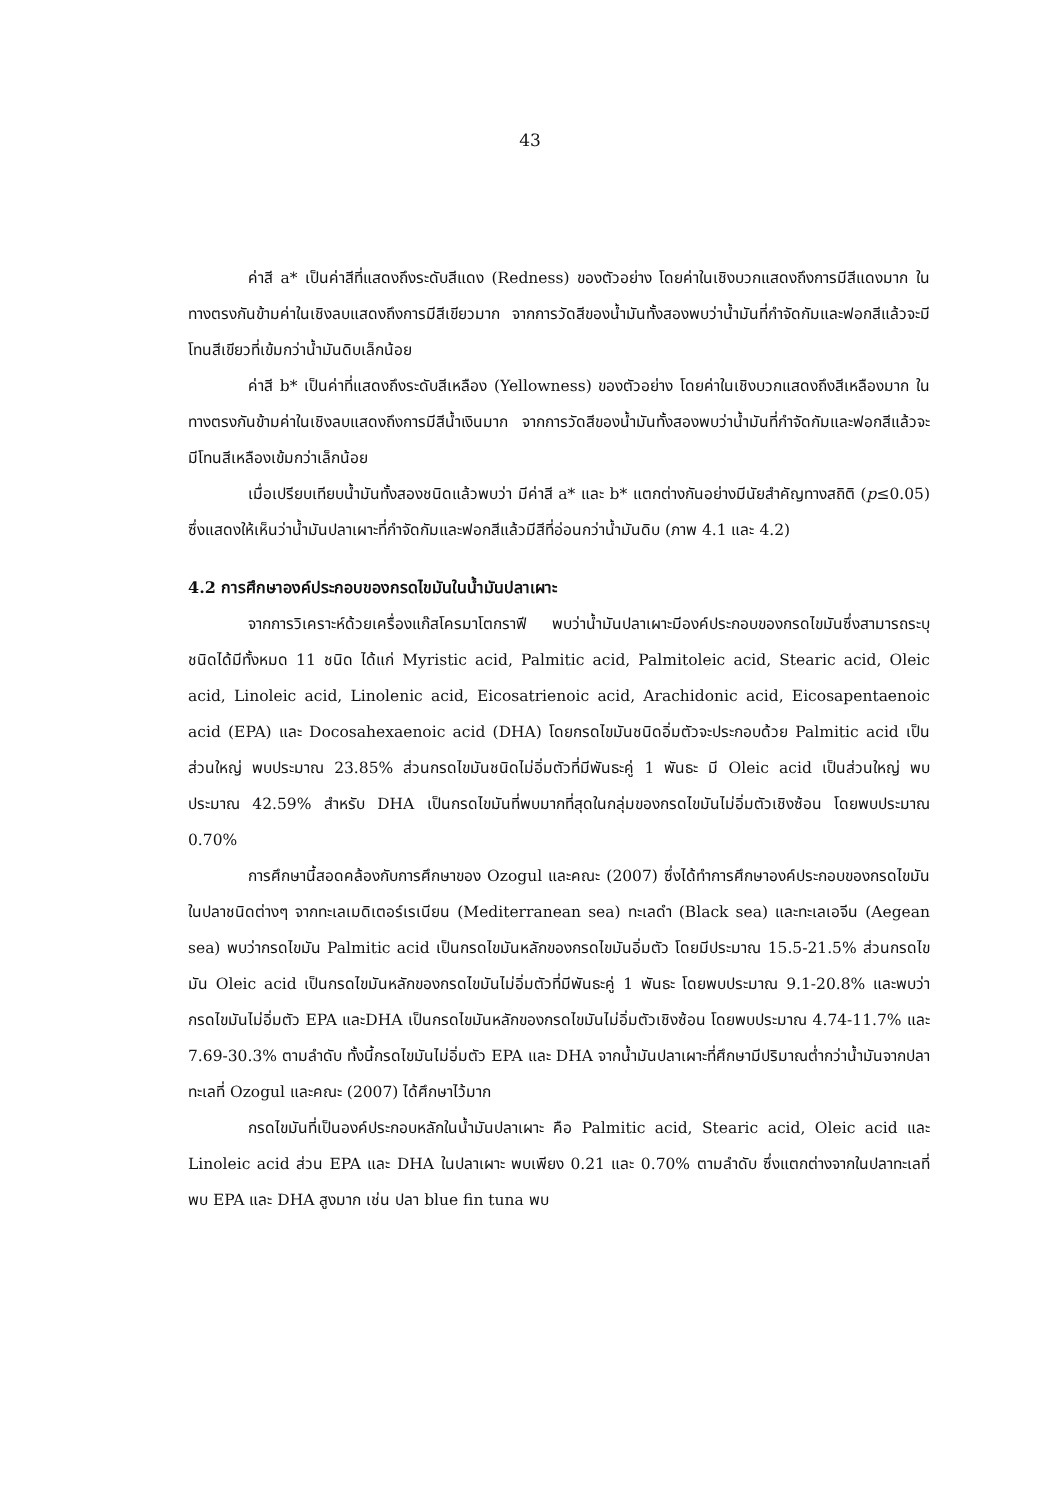43
ค่าสี a* เป็นค่าสีที่แสดงถึงระดับสีแดง (Redness) ของตัวอย่าง โดยค่าในเชิงบวกแสดงถึงการมีสีแดงมาก ในทางตรงกันข้ามค่าในเชิงลบแสดงถึงการมีสีเขียวมาก จากการวัดสีของน้ำมันทั้งสองพบว่าน้ำมันที่กำจัดกัมและฟอกสีแล้วจะมีโทนสีเขียวที่เข้มกว่าน้ำมันดิบเล็กน้อย
ค่าสี b* เป็นค่าที่แสดงถึงระดับสีเหลือง (Yellowness) ของตัวอย่าง โดยค่าในเชิงบวกแสดงถึงสีเหลืองมาก ในทางตรงกันข้ามค่าในเชิงลบแสดงถึงการมีสีน้ำเงินมาก จากการวัดสีของน้ำมันทั้งสองพบว่าน้ำมันที่กำจัดกัมและฟอกสีแล้วจะมีโทนสีเหลืองเข้มกว่าเล็กน้อย
เมื่อเปรียบเทียบน้ำมันทั้งสองชนิดแล้วพบว่า มีค่าสี a* และ b* แตกต่างกันอย่างมีนัยสำคัญทางสถิติ (p≤0.05) ซึ่งแสดงให้เห็นว่าน้ำมันปลาเผาะที่กำจัดกัมและฟอกสีแล้วมีสีที่อ่อนกว่าน้ำมันดิบ (ภาพ 4.1 และ 4.2)
4.2 การศึกษาองค์ประกอบของกรดไขมันในน้ำมันปลาเผาะ
จากการวิเคราะห์ด้วยเครื่องแก๊สโครมาโตกราฟี พบว่าน้ำมันปลาเผาะมีองค์ประกอบของกรดไขมันซึ่งสามารถระบุชนิดได้มีทั้งหมด 11 ชนิด ได้แก่ Myristic acid, Palmitic acid, Palmitoleic acid, Stearic acid, Oleic acid, Linoleic acid, Linolenic acid, Eicosatrienoic acid, Arachidonic acid, Eicosapentaenoic acid (EPA) และ Docosahexaenoic acid (DHA) โดยกรดไขมันชนิดอิ่มตัวจะประกอบด้วย Palmitic acid เป็นส่วนใหญ่ พบประมาณ 23.85% ส่วนกรดไขมันชนิดไม่อิ่มตัวที่มีพันธะคู่ 1 พันธะ มี Oleic acid เป็นส่วนใหญ่ พบประมาณ 42.59% สำหรับ DHA เป็นกรดไขมันที่พบมากที่สุดในกลุ่มของกรดไขมันไม่อิ่มตัวเชิงซ้อน โดยพบประมาณ 0.70%
การศึกษานี้สอดคล้องกับการศึกษาของ Ozogul และคณะ (2007) ซึ่งได้ทำการศึกษาองค์ประกอบของกรดไขมันในปลาชนิดต่างๆ จากทะเลเมดิเตอร์เรเนียน (Mediterranean sea) ทะเลดำ (Black sea) และทะเลเอจีน (Aegean sea) พบว่ากรดไขมัน Palmitic acid เป็นกรดไขมันหลักของกรดไขมันอิ่มตัว โดยมีประมาณ 15.5-21.5% ส่วนกรดไขมัน Oleic acid เป็นกรดไขมันหลักของกรดไขมันไม่อิ่มตัวที่มีพันธะคู่ 1 พันธะ โดยพบประมาณ 9.1-20.8% และพบว่ากรดไขมันไม่อิ่มตัว EPA และDHA เป็นกรดไขมันหลักของกรดไขมันไม่อิ่มตัวเชิงซ้อน โดยพบประมาณ 4.74-11.7% และ 7.69-30.3% ตามลำดับ ทั้งนี้กรดไขมันไม่อิ่มตัว EPA และ DHA จากน้ำมันปลาเผาะที่ศึกษามีปริมาณต่ำกว่าน้ำมันจากปลาทะเลที่ Ozogul และคณะ (2007) ได้ศึกษาไว้มาก
กรดไขมันที่เป็นองค์ประกอบหลักในน้ำมันปลาเผาะ คือ Palmitic acid, Stearic acid, Oleic acid และ Linoleic acid ส่วน EPA และ DHA ในปลาเผาะ พบเพียง 0.21 และ 0.70% ตามลำดับ ซึ่งแตกต่างจากในปลาทะเลที่พบ EPA และ DHA สูงมาก เช่น ปลา blue fin tuna พบ